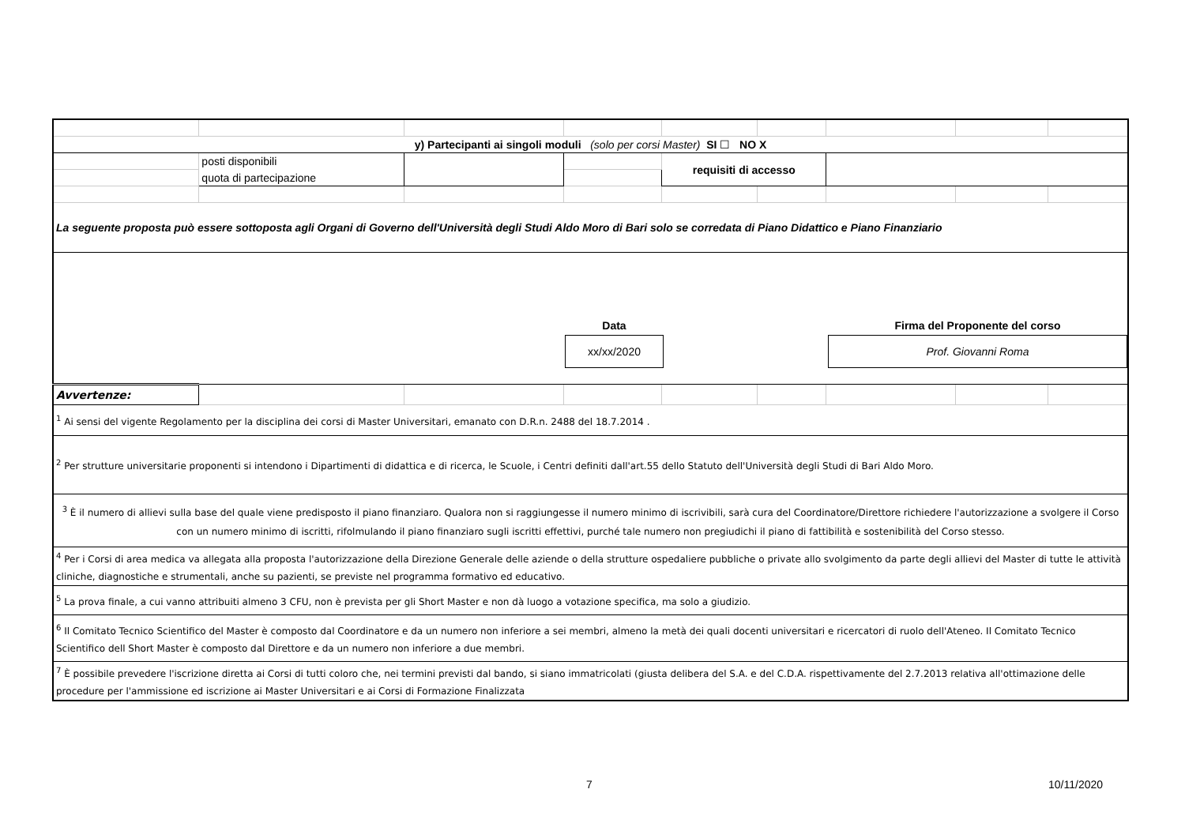| y) Partecipanti ai singoli moduli (solo per corsi Master) SI ☐ NO X | | | | | | | | |
| | posti disponibili | | | requisiti di accesso | | | | |
| | quota di partecipazione | | | | | | | |
| La seguente proposta può essere sottoposta agli Organi di Governo dell'Università degli Studi Aldo Moro di Bari solo se corredata di Piano Didattico e Piano Finanziario | | | | | | | | |
| Data xx/xx/2020 Firma del Proponente del corso Prof. Giovanni Roma | | | | | | | | |
| Avvertenze: | | | | | | | | |
| <sup>1</sup> Ai sensi del vigente Regolamento per la disciplina dei corsi di Master Universitari, emanato con D.R.n. 2488 del 18.7.2014 . | | | | | | | | |
| <sup>2</sup> Per strutture universitarie proponenti si intendono i Dipartimenti di didattica e di ricerca, le Scuole, i Centri definiti dall'art.55 dello Statuto dell'Università degli Studi di Bari Aldo Moro. | | | | | | | | |
| <sup>3</sup> È il numero di allievi sulla base del quale viene predisposto il piano finanziaro. Qualora non si raggiungesse il numero minimo di iscrivibili, sarà cura del Coordinatore/Direttore richiedere l'autorizzazione a svolgere il Corso con un numero minimo di iscritti, rifolmulando il piano finanziaro sugli iscritti effettivi, purché tale numero non pregiudichi il piano di fattibilità e sostenibilità del Corso stesso. | | | | | | | | |
| <sup>4</sup> Per i Corsi di area medica va allegata alla proposta l'autorizzazione della Direzione Generale delle aziende o della strutture ospedaliere pubbliche o private allo svolgimento da parte degli allievi del Master di tutte le attività cliniche, diagnostiche e strumentali, anche su pazienti, se previste nel programma formativo ed educativo. | | | | | | | | |
| <sup>5</sup> La prova finale, a cui vanno attribuiti almeno 3 CFU, non è prevista per gli Short Master e non dà luogo a votazione specifica, ma solo a giudizio. | | | | | | | | |
| <sup>6</sup> Il Comitato Tecnico Scientifico del Master è composto dal Coordinatore e da un numero non inferiore a sei membri, almeno la metà dei quali docenti universitari e ricercatori di ruolo dell'Ateneo. Il Comitato Tecnico Scientifico dell Short Master è composto dal Direttore e da un numero non inferiore a due membri. | | | | | | | | |
| <sup>7</sup> È possibile prevedere l'iscrizione diretta ai Corsi di tutti coloro che, nei termini previsti dal bando, si siano immatricolati (giusta delibera del S.A. e del C.D.A. rispettivamente del 2.7.2013 relativa all'ottimazione delle procedure per l'ammissione ed iscrizione ai Master Universitari e ai Corsi di Formazione Finalizzata | | | | | | | | |
7 10/11/2020